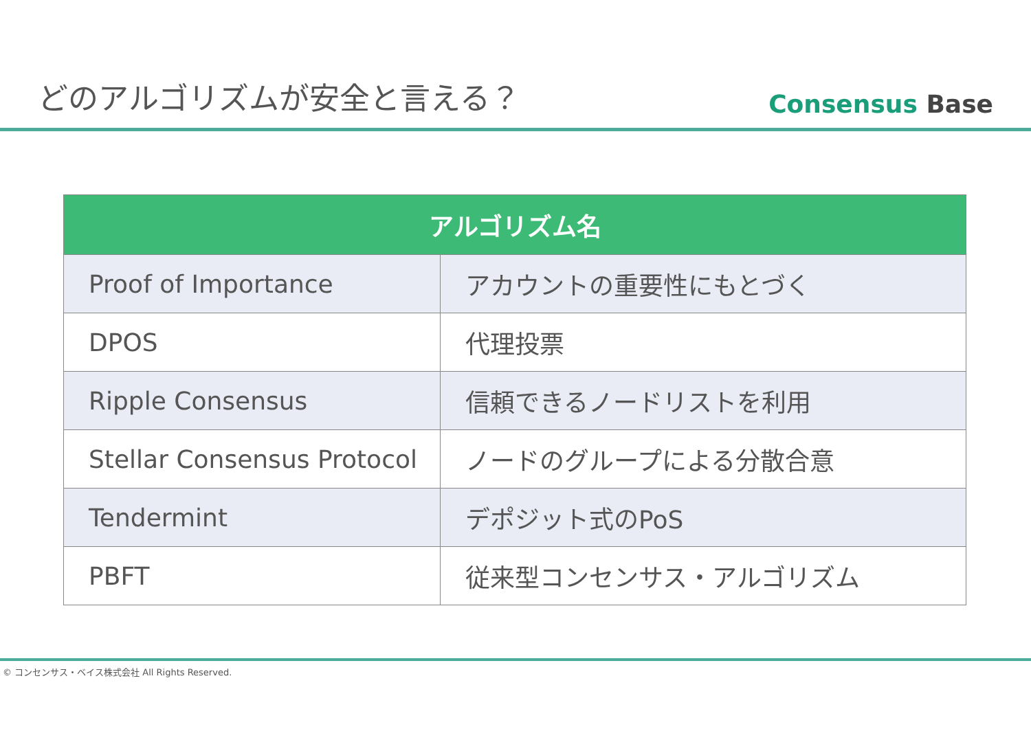どのアルゴリズムが安全と言える？
Consensus Base
| アルゴリズム名 | |
| --- | --- |
| Proof of Importance | アカウントの重要性にもとづく |
| DPOS | 代理投票 |
| Ripple Consensus | 信頼できるノードリストを利用 |
| Stellar Consensus Protocol | ノードのグループによる分散合意 |
| Tendermint | デポジット式のPoS |
| PBFT | 従来型コンセンサス・アルゴリズム |
© コンセンサス・ベイス株式会社 All Rights Reserved.